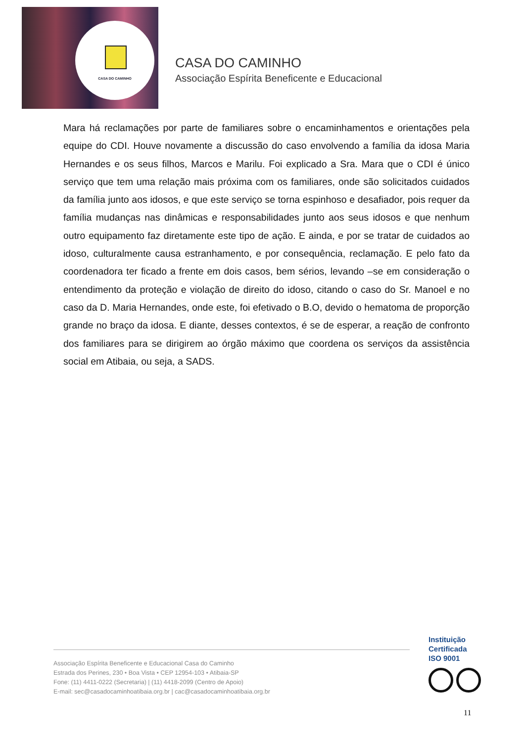CASA DO CAMINHO
CASA DO CAMINHO
Associação Espírita Beneficente e Educacional
Mara há reclamações por parte de familiares sobre o encaminhamentos e orientações pela equipe do CDI. Houve novamente a discussão do caso envolvendo a família da idosa Maria Hernandes e os seus filhos, Marcos e Marilu. Foi explicado a Sra. Mara que o CDI é único serviço que tem uma relação mais próxima com os familiares, onde são solicitados cuidados da família junto aos idosos, e que este serviço se torna espinhoso e desafiador, pois requer da família mudanças nas dinâmicas e responsabilidades junto aos seus idosos e que nenhum outro equipamento faz diretamente este tipo de ação. E ainda, e por se tratar de cuidados ao idoso, culturalmente causa estranhamento, e por consequência, reclamação. E pelo fato da coordenadora ter ficado a frente em dois casos, bem sérios, levando –se em consideração o entendimento da proteção e violação de direito do idoso, citando o caso do Sr. Manoel e no caso da D. Maria Hernandes, onde este, foi efetivado o B.O, devido o hematoma de proporção grande no braço da idosa. E diante, desses contextos, é se de esperar, a reação de confronto dos familiares para se dirigirem ao órgão máximo que coordena os serviços da assistência social em Atibaia, ou seja, a SADS.
Associação Espírita Beneficente e Educacional Casa do Caminho
Estrada dos Perines, 230 • Boa Vista • CEP 12954-103 • Atibaia-SP
Fone: (11) 4411-0222 (Secretaria) | (11) 4418-2099 (Centro de Apoio)
E-mail: sec@casadocaminhoatibaia.org.br | cac@casadocaminhoatibaia.org.br
Instituição
Certificada
ISO 9001
11